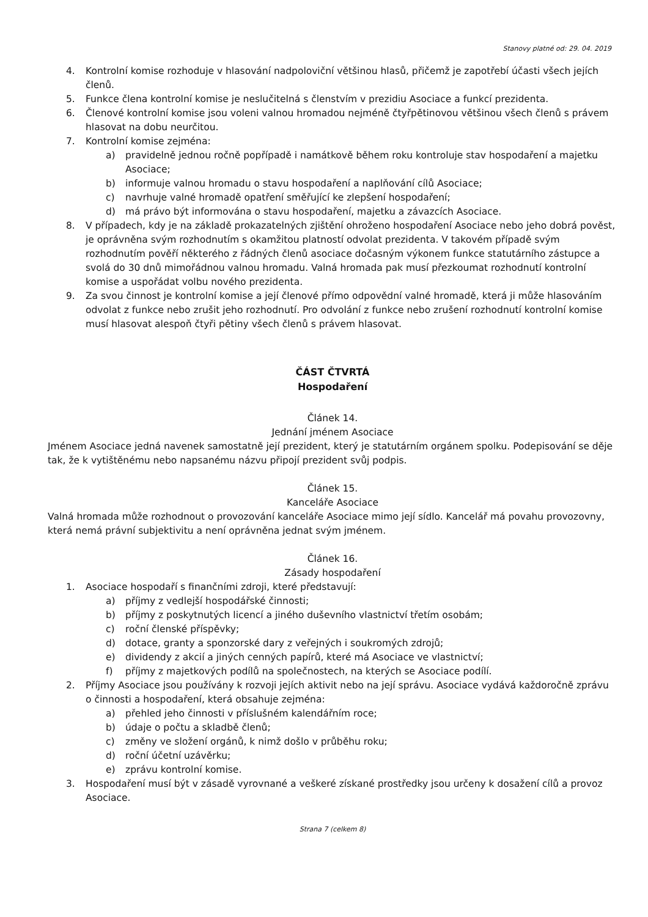Stanovy platné od: 29. 04. 2019
4. Kontrolní komise rozhoduje v hlasování nadpoloviční většinou hlasů, přičemž je zapotřebí účasti všech jejích členů.
5. Funkce člena kontrolní komise je neslučitelná s členstvím v prezidiu Asociace a funkcí prezidenta.
6. Členové kontrolní komise jsou voleni valnou hromadou nejméně čtyřpětinovou většinou všech členů s právem hlasovat na dobu neurčitou.
7. Kontrolní komise zejména:
a) pravidelně jednou ročně popřípadě i namátkově během roku kontroluje stav hospodaření a majetku Asociace;
b) informuje valnou hromadu o stavu hospodaření a naplňování cílů Asociace;
c) navrhuje valné hromadě opatření směřující ke zlepšení hospodaření;
d) má právo být informována o stavu hospodaření, majetku a závazcích Asociace.
8. V případech, kdy je na základě prokazatelných zjištění ohroženo hospodaření Asociace nebo jeho dobrá pověst, je oprávněna svým rozhodnutím s okamžitou platností odvolat prezidenta. V takovém případě svým rozhodnutím pověří některého z řádných členů asociace dočasným výkonem funkce statutárního zástupce a svolá do 30 dnů mimořádnou valnou hromadu. Valná hromada pak musí přezkoumat rozhodnutí kontrolní komise a uspořádat volbu nového prezidenta.
9. Za svou činnost je kontrolní komise a její členové přímo odpovědní valné hromadě, která ji může hlasováním odvolat z funkce nebo zrušit jeho rozhodnutí. Pro odvolání z funkce nebo zrušení rozhodnutí kontrolní komise musí hlasovat alespoň čtyři pětiny všech členů s právem hlasovat.
ČÁST ČTVRTÁ
Hospodaření
Článek 14.
Jednání jménem Asociace
Jménem Asociace jedná navenek samostatně její prezident, který je statutárním orgánem spolku. Podepisování se děje tak, že k vytištěnému nebo napsanému názvu připojí prezident svůj podpis.
Článek 15.
Kanceláře Asociace
Valná hromada může rozhodnout o provozování kanceláře Asociace mimo její sídlo. Kancelář má povahu provozovny, která nemá právní subjektivitu a není oprávněna jednat svým jménem.
Článek 16.
Zásady hospodaření
1. Asociace hospodaří s finančními zdroji, které představují:
a) příjmy z vedlejší hospodářské činnosti;
b) příjmy z poskytnutých licencí a jiného duševního vlastnictví třetím osobám;
c) roční členské příspěvky;
d) dotace, granty a sponzorské dary z veřejných i soukromých zdrojů;
e) dividendy z akcií a jiných cenných papírů, které má Asociace ve vlastnictví;
f) příjmy z majetkových podílů na společnostech, na kterých se Asociace podílí.
2. Příjmy Asociace jsou používány k rozvoji jejích aktivit nebo na její správu. Asociace vydává každoročně zprávu o činnosti a hospodaření, která obsahuje zejména:
a) přehled jeho činnosti v příslušném kalendářním roce;
b) údaje o počtu a skladbě členů;
c) změny ve složení orgánů, k nimž došlo v průběhu roku;
d) roční účetní uzávěrku;
e) zprávu kontrolní komise.
3. Hospodaření musí být v zásadě vyrovnané a veškeré získané prostředky jsou určeny k dosažení cílů a provoz Asociace.
Strana 7 (celkem 8)